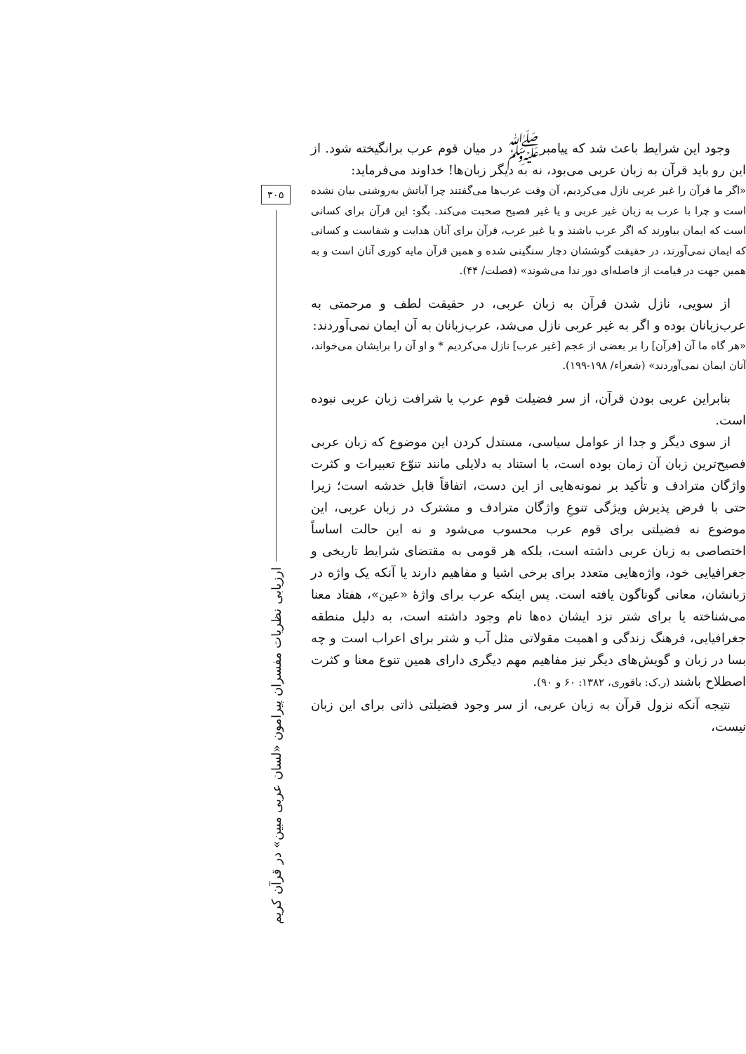وجود این شرایط باعث شد که پیامبرﷺ در میان قوم عرب برانگیخته شود. از این رو باید قرآن به زبان عربی می‌بود، نه به دیگر زبان‌ها! خداوند می‌فرماید:
«اگر ما قرآن را غیر عربی نازل می‌کردیم، آن وقت عرب‌ها می‌گفتند چرا آیاتش به‌روشنی بیان نشده است و چرا با عرب به زبان غیر عربی و یا غیر فصیح صحبت می‌کند. بگو: این قرآن برای کسانی است که ایمان بیاورند که اگر عرب باشند و یا غیر عرب، قرآن برای آنان هدایت و شفاست و کسانی که ایمان نمی‌آورند، در حقیقت گوششان دچار سنگینی شده و همین قرآن مایه کوری آنان است و به همین جهت در قیامت از فاصله‌ای دور ندا می‌شوند» (فصلت/ ۴۴).
از سویی، نازل شدن قرآن به زبان عربی، در حقیقت لطف و مرحمتی به عرب‌زبانان بوده و اگر به غیر عربی نازل می‌شد، عرب‌زبانان به آن ایمان نمی‌آوردند:
«هر گاه ما آن [قرآن] را بر بعضی از عجم [غیر عرب] نازل می‌کردیم * و او آن را برایشان می‌خواند، آنان ایمان نمی‌آوردند» (شعراء/ ۱۹۸-۱۹۹).
بنابراین عربی بودن قرآن، از سر فضیلت قوم عرب یا شرافت زبان عربی نبوده است.
از سوی دیگر و جدا از عوامل سیاسی، مستدل کردن این موضوع که زبان عربی فصیح‌ترین زبان آن زمان بوده است، با استناد به دلایلی مانند تنوّع تعبیرات و کثرت واژگان مترادف و تأکید بر نمونه‌هایی از این دست، اتفاقاً قابل خدشه است؛ زیرا حتی با فرض پذیرش ویژگی تنوعِ واژگان مترادف و مشترک در زبان عربی، این موضوع نه فضیلتی برای قوم عرب محسوب می‌شود و نه این حالت اساساً اختصاصی به زبان عربی داشته است، بلکه هر قومی به مقتضای شرایط تاریخی و جغرافیایی خود، واژه‌هایی متعدد برای برخی اشیا و مفاهیم دارند یا آنکه یک واژه در زبانشان، معانی گوناگون یافته است. پس اینکه عرب برای واژهٔ «عین»، هفتاد معنا می‌شناخته یا برای شتر نزد ایشان ده‌ها نام وجود داشته است، به دلیل منطقه جغرافیایی، فرهنگ زندگی و اهمیت مقولاتی مثل آب و شتر برای اعراب است و چه بسا در زبان و گویش‌های دیگر نیز مفاهیم مهم دیگری دارای همین تنوع معنا و کثرت اصطلاح باشند (ر.ک: باقوری، ۱۳۸۲: ۶۰ و ۹۰).
نتیجه آنکه نزول قرآن به زبان عربی، از سر وجود فضیلتی ذاتی برای این زبان نیست،
۳۰۵
ارزیابی نظریات مفسران پیرامون «لسان عربی مبین» در قرآن کریم